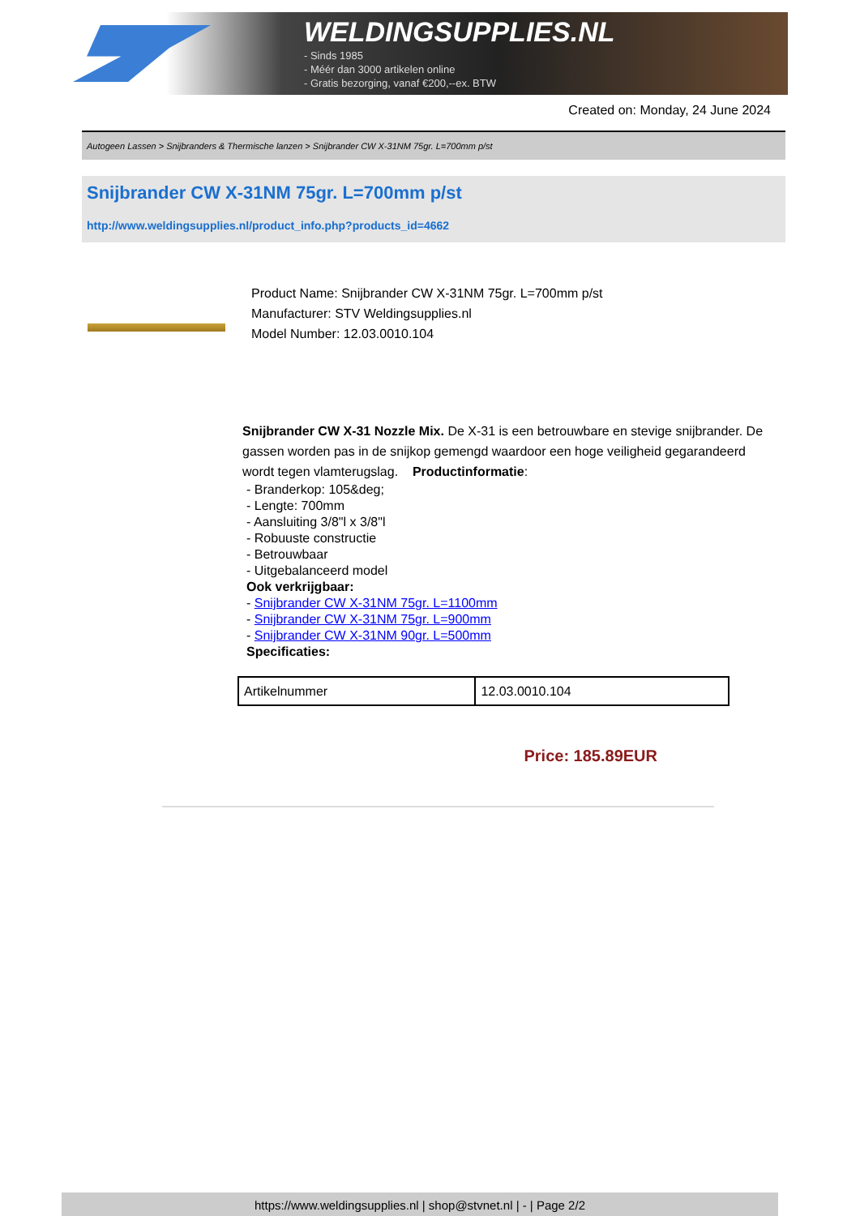WELDINGSUPPLIES.NL
- Sinds 1985
- Méér dan 3000 artikelen online
- Gratis bezorging, vanaf €200,--ex. BTW
Created on: Monday, 24 June 2024
Autogeen Lassen > Snijbranders & Thermische lanzen > Snijbrander CW X-31NM 75gr. L=700mm p/st
Snijbrander CW X-31NM 75gr. L=700mm p/st
http://www.weldingsupplies.nl/product_info.php?products_id=4662
Product Name: Snijbrander CW X-31NM 75gr. L=700mm p/st
Manufacturer: STV Weldingsupplies.nl
Model Number: 12.03.0010.104
Snijbrander CW X-31 Nozzle Mix. De X-31 is een betrouwbare en stevige snijbrander. De gassen worden pas in de snijkop gemengd waardoor een hoge veiligheid gegarandeerd wordt tegen vlamterugslag. Productinformatie:
- Branderkop: 105&deg;
- Lengte: 700mm
- Aansluiting 3/8"l x 3/8"l
- Robuuste constructie
- Betrouwbaar
- Uitgebalanceerd model
Ook verkrijgbaar:
- Snijbrander CW X-31NM 75gr. L=1100mm
- Snijbrander CW X-31NM 75gr. L=900mm
- Snijbrander CW X-31NM 90gr. L=500mm
Specificaties:
| Artikelnummer | 12.03.0010.104 |
Price: 185.89EUR
https://www.weldingsupplies.nl | shop@stvnet.nl | - | Page 2/2